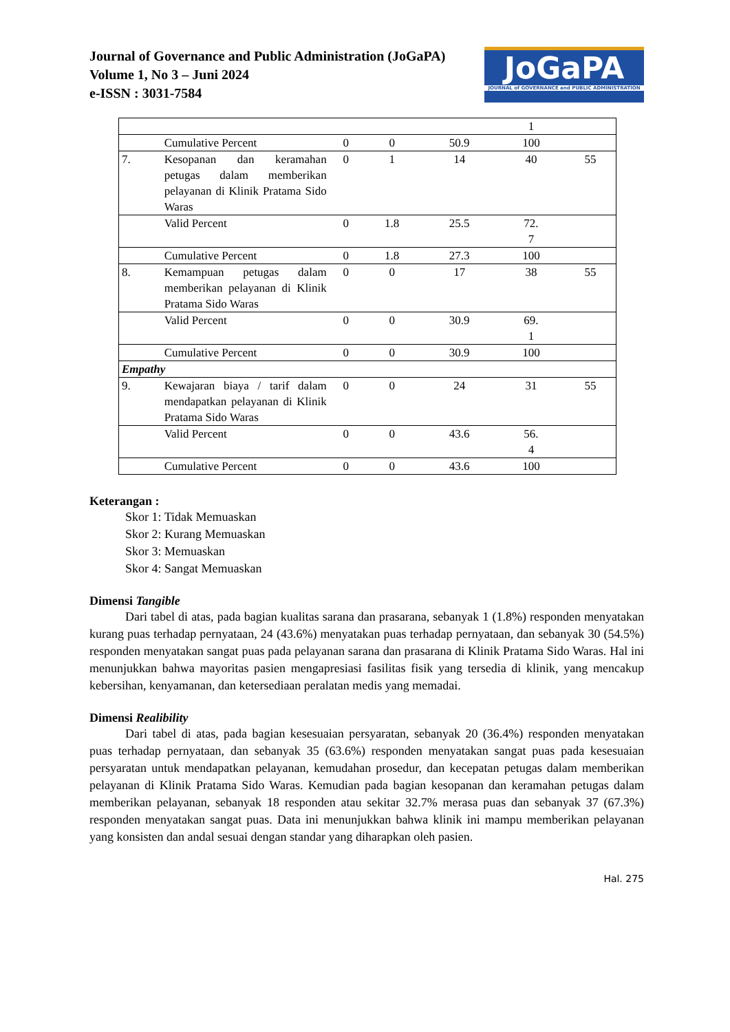Journal of Governance and Public Administration (JoGaPA)
Volume 1, No 3 – Juni 2024
e-ISSN : 3031-7584
JoGaPA
JOURNAL of GOVERNANCE and PUBLIC ADMINISTRATION
| | | | | | 1 | |
| | Cumulative Percent | 0 | 0 | 50.9 | 100 | |
| 7. | Kesopanan dan keramahan petugas dalam memberikan pelayanan di Klinik Pratama Sido Waras | 0 | 1 | 14 | 40 | 55 |
| | Valid Percent | 0 | 1.8 | 25.5 | 72. 7 | |
| | Cumulative Percent | 0 | 1.8 | 27.3 | 100 | |
| 8. | Kemampuan petugas dalam memberikan pelayanan di Klinik Pratama Sido Waras | 0 | 0 | 17 | 38 | 55 |
| | Valid Percent | 0 | 0 | 30.9 | 69. 1 | |
| | Cumulative Percent | 0 | 0 | 30.9 | 100 | |
| Empathy | | | | | | |
| 9. | Kewajaran biaya / tarif dalam mendapatkan pelayanan di Klinik Pratama Sido Waras | 0 | 0 | 24 | 31 | 55 |
| | Valid Percent | 0 | 0 | 43.6 | 56. 4 | |
| | Cumulative Percent | 0 | 0 | 43.6 | 100 | |
Keterangan :
Skor 1: Tidak Memuaskan
Skor 2: Kurang Memuaskan
Skor 3: Memuaskan
Skor 4: Sangat Memuaskan
Dimensi Tangible
Dari tabel di atas, pada bagian kualitas sarana dan prasarana, sebanyak 1 (1.8%) responden menyatakan kurang puas terhadap pernyataan, 24 (43.6%) menyatakan puas terhadap pernyataan, dan sebanyak 30 (54.5%) responden menyatakan sangat puas pada pelayanan sarana dan prasarana di Klinik Pratama Sido Waras. Hal ini menunjukkan bahwa mayoritas pasien mengapresiasi fasilitas fisik yang tersedia di klinik, yang mencakup kebersihan, kenyamanan, dan ketersediaan peralatan medis yang memadai.
Dimensi Realibility
Dari tabel di atas, pada bagian kesesuaian persyaratan, sebanyak 20 (36.4%) responden menyatakan puas terhadap pernyataan, dan sebanyak 35 (63.6%) responden menyatakan sangat puas pada kesesuaian persyaratan untuk mendapatkan pelayanan, kemudahan prosedur, dan kecepatan petugas dalam memberikan pelayanan di Klinik Pratama Sido Waras. Kemudian pada bagian kesopanan dan keramahan petugas dalam memberikan pelayanan, sebanyak 18 responden atau sekitar 32.7% merasa puas dan sebanyak 37 (67.3%) responden menyatakan sangat puas. Data ini menunjukkan bahwa klinik ini mampu memberikan pelayanan yang konsisten dan andal sesuai dengan standar yang diharapkan oleh pasien.
Hal. 275